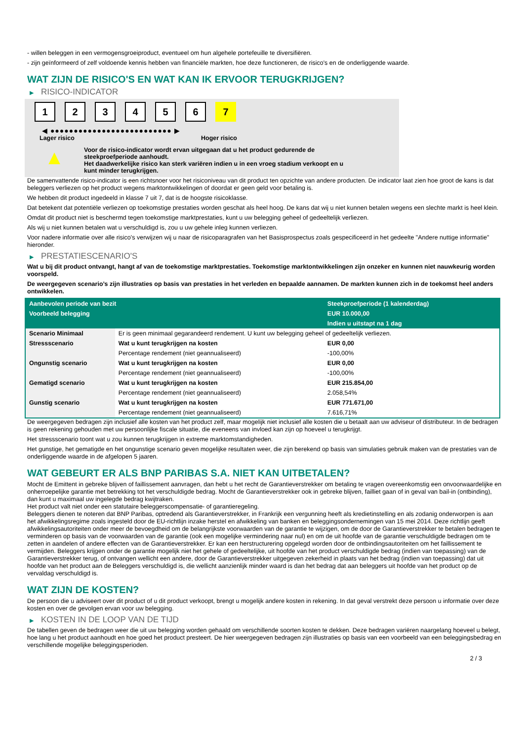- willen beleggen in een vermogensgroeiproduct, eventueel om hun algehele portefeuille te diversifiëren.
- zijn geïnformeerd of zelf voldoende kennis hebben van financiële markten, hoe deze functioneren, de risico's en de onderliggende waarde.
WAT ZIJN DE RISICO'S EN WAT KAN IK ERVOOR TERUGKRIJGEN?
▶ RISICO-INDICATOR
1 2 3 4 5 6 7
◀ ●●●●●●●●●●●●●●●●●●●●●●●●●● ▶
Lager risico Hoger risico
▲
Voor de risico-indicator wordt ervan uitgegaan dat u het product gedurende de
steekproefperiode aanhoudt.
Het daadwerkelijke risico kan sterk variëren indien u in een vroeg stadium verkoopt en u
kunt minder terugkrijgen.
De samenvattende risico-indicator is een richtsnoer voor het risiconiveau van dit product ten opzichte van andere producten. De indicator laat zien hoe groot de kans is dat beleggers verliezen op het product wegens marktontwikkelingen of doordat er geen geld voor betaling is.
We hebben dit product ingedeeld in klasse 7 uit 7, dat is de hoogste risicoklasse.
Dat betekent dat potentiële verliezen op toekomstige prestaties worden geschat als heel hoog. De kans dat wij u niet kunnen betalen wegens een slechte markt is heel klein.
Omdat dit product niet is beschermd tegen toekomstige marktprestaties, kunt u uw belegging geheel of gedeeltelijk verliezen.
Als wij u niet kunnen betalen wat u verschuldigd is, zou u uw gehele inleg kunnen verliezen.
Voor nadere informatie over alle risico's verwijzen wij u naar de risicoparagrafen van het Basisprospectus zoals gespecificeerd in het gedeelte "Andere nuttige informatie" hieronder.
▶ PRESTATIESCENARIO'S
Wat u bij dit product ontvangt, hangt af van de toekomstige marktprestaties. Toekomstige marktontwikkelingen zijn onzeker en kunnen niet nauwkeurig worden voorspeld.
De weergegeven scenario’s zijn illustraties op basis van prestaties in het verleden en bepaalde aannamen. De markten kunnen zich in de toekomst heel anders ontwikkelen.
| Aanbevolen periode van bezit | | Steekproefperiode (1 kalenderdag) |
| --- | --- | --- |
| Voorbeeld belegging | | EUR 10.000,00 |
| | | Indien u uitstapt na 1 dag |
| Scenario Minimaal | Er is geen minimaal gegarandeerd rendement. U kunt uw belegging geheel of gedeeltelijk verliezen. | |
| Stressscenario | Wat u kunt terugkrijgen na kosten | EUR 0,00 |
| | Percentage rendement (niet geannualiseerd) | -100,00% |
| Ongunstig scenario | Wat u kunt terugkrijgen na kosten | EUR 0,00 |
| | Percentage rendement (niet geannualiseerd) | -100,00% |
| Gematigd scenario | Wat u kunt terugkrijgen na kosten | EUR 215.854,00 |
| | Percentage rendement (niet geannualiseerd) | 2.058,54% |
| Gunstig scenario | Wat u kunt terugkrijgen na kosten | EUR 771.671,00 |
| | Percentage rendement (niet geannualiseerd) | 7.616,71% |
De weergegeven bedragen zijn inclusief alle kosten van het product zelf, maar mogelijk niet inclusief alle kosten die u betaalt aan uw adviseur of distributeur. In de bedragen is geen rekening gehouden met uw persoonlijke fiscale situatie, die eveneens van invloed kan zijn op hoeveel u terugkrijgt.
Het stressscenario toont wat u zou kunnen terugkrijgen in extreme marktomstandigheden.
Het gunstige, het gematigde en het ongunstige scenario geven mogelijke resultaten weer, die zijn berekend op basis van simulaties gebruik maken van de prestaties van de onderliggende waarde in de afgelopen 5 jaaren.
WAT GEBEURT ER ALS BNP PARIBAS S.A. NIET KAN UITBETALEN?
Mocht de Emittent in gebreke blijven of faillissement aanvragen, dan hebt u het recht de Garantieverstrekker om betaling te vragen overeenkomstig een onvoorwaardelijke en onherroepelijke garantie met betrekking tot het verschuldigde bedrag. Mocht de Garantieverstrekker ook in gebreke blijven, failliet gaan of in geval van bail-in (ontbinding), dan kunt u maximaal uw ingelegde bedrag kwijtraken.
Het product valt niet onder een statutaire beleggerscompensatie- of garantieregeling.
Beleggers dienen te noteren dat BNP Paribas, optredend als Garantieverstrekker, in Frankrijk een vergunning heeft als kredietinstelling en als zodanig onderworpen is aan het afwikkelingsregime zoals ingesteld door de EU-richtlijn inzake herstel en afwikkeling van banken en beleggingsondernemingen van 15 mei 2014. Deze richtlijn geeft afwikkelingsautoriteiten onder meer de bevoegdheid om de belangrijkste voorwaarden van de garantie te wijzigen, om de door de Garantieverstrekker te betalen bedragen te verminderen op basis van de voorwaarden van de garantie (ook een mogelijke vermindering naar nul) en om de uit hoofde van de garantie verschuldigde bedragen om te zetten in aandelen of andere effecten van de Garantieverstrekker. Er kan een herstructurering opgelegd worden door de ontbindingsautoriteiten om het faillissement te vermijden. Beleggers krijgen onder de garantie mogelijk niet het gehele of gedeeltelijke, uit hoofde van het product verschuldigde bedrag (indien van toepassing) van de Garantieverstrekker terug, of ontvangen wellicht een andere, door de Garantieverstrekker uitgegeven zekerheid in plaats van het bedrag (indien van toepassing) dat uit hoofde van het product aan de Beleggers verschuldigd is, die wellicht aanzienlijk minder waard is dan het bedrag dat aan beleggers uit hoofde van het product op de vervaldag verschuldigd is.
WAT ZIJN DE KOSTEN?
De persoon die u adviseert over dit product of u dit product verkoopt, brengt u mogelijk andere kosten in rekening. In dat geval verstrekt deze persoon u informatie over deze kosten en over de gevolgen ervan voor uw belegging.
▶ KOSTEN IN DE LOOP VAN DE TIJD
De tabellen geven de bedragen weer die uit uw belegging worden gehaald om verschillende soorten kosten te dekken. Deze bedragen variëren naargelang hoeveel u belegt, hoe lang u het product aanhoudt en hoe goed het product presteert. De hier weergegeven bedragen zijn illustraties op basis van een voorbeeld van een beleggingsbedrag en verschillende mogelijke beleggingsperioden.
2 / 3